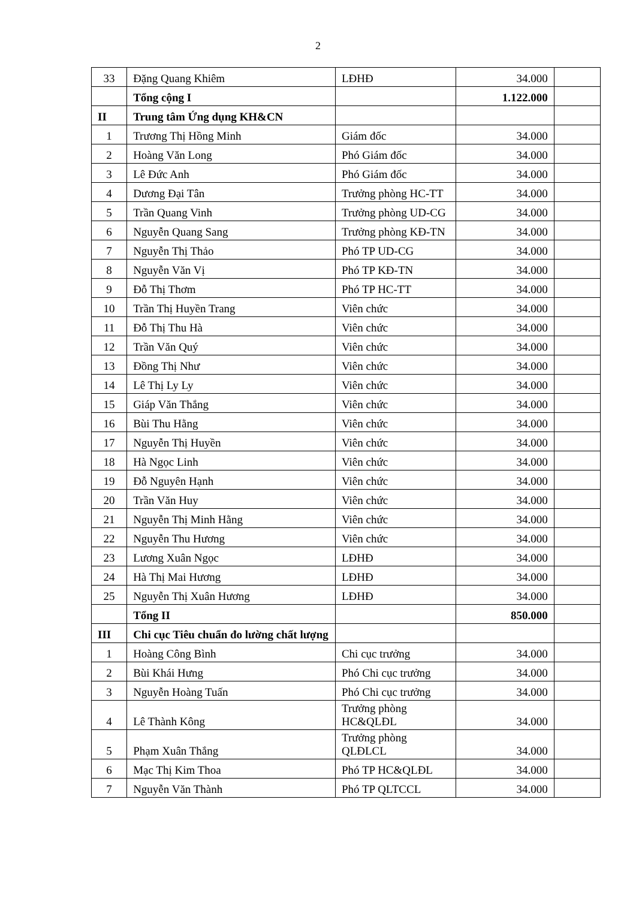2
| 33 | Đặng Quang Khiêm | LĐHĐ | 34.000 | |
| | Tổng cộng I | | 1.122.000 | |
| II | Trung tâm Ứng dụng KH&CN | | | |
| 1 | Trương Thị Hồng Minh | Giám đốc | 34.000 | |
| 2 | Hoàng Văn Long | Phó Giám đốc | 34.000 | |
| 3 | Lê Đức Anh | Phó Giám đốc | 34.000 | |
| 4 | Dương Đại Tân | Trưởng phòng HC-TT | 34.000 | |
| 5 | Trần Quang Vinh | Trưởng phòng UD-CG | 34.000 | |
| 6 | Nguyễn Quang Sang | Trưởng phòng KĐ-TN | 34.000 | |
| 7 | Nguyễn Thị Thảo | Phó TP UD-CG | 34.000 | |
| 8 | Nguyễn Văn Vị | Phó TP KĐ-TN | 34.000 | |
| 9 | Đỗ Thị Thơm | Phó TP HC-TT | 34.000 | |
| 10 | Trần Thị Huyền Trang | Viên chức | 34.000 | |
| 11 | Đỗ Thị Thu Hà | Viên chức | 34.000 | |
| 12 | Trần Văn Quý | Viên chức | 34.000 | |
| 13 | Đồng Thị Như | Viên chức | 34.000 | |
| 14 | Lê Thị Ly Ly | Viên chức | 34.000 | |
| 15 | Giáp Văn Thắng | Viên chức | 34.000 | |
| 16 | Bùi Thu Hằng | Viên chức | 34.000 | |
| 17 | Nguyễn Thị Huyền | Viên chức | 34.000 | |
| 18 | Hà Ngọc Linh | Viên chức | 34.000 | |
| 19 | Đỗ Nguyên Hạnh | Viên chức | 34.000 | |
| 20 | Trần Văn Huy | Viên chức | 34.000 | |
| 21 | Nguyễn Thị Minh Hằng | Viên chức | 34.000 | |
| 22 | Nguyễn Thu Hương | Viên chức | 34.000 | |
| 23 | Lương Xuân Ngọc | LĐHĐ | 34.000 | |
| 24 | Hà Thị Mai Hương | LĐHĐ | 34.000 | |
| 25 | Nguyễn Thị Xuân Hương | LĐHĐ | 34.000 | |
| | Tổng II | | 850.000 | |
| III | Chi cục Tiêu chuẩn đo lường chất lượng | | | |
| 1 | Hoàng Công Bình | Chi cục trưởng | 34.000 | |
| 2 | Bùi Khái Hưng | Phó Chi cục trưởng | 34.000 | |
| 3 | Nguyễn Hoàng Tuấn | Phó Chi cục trưởng | 34.000 | |
| 4 | Lê Thành Kông | Trưởng phòng HC&QLĐL | 34.000 | |
| 5 | Phạm Xuân Thắng | Trưởng phòng QLĐLCL | 34.000 | |
| 6 | Mạc Thị Kim Thoa | Phó TP HC&QLĐL | 34.000 | |
| 7 | Nguyễn Văn Thành | Phó TP QLTCCL | 34.000 | |